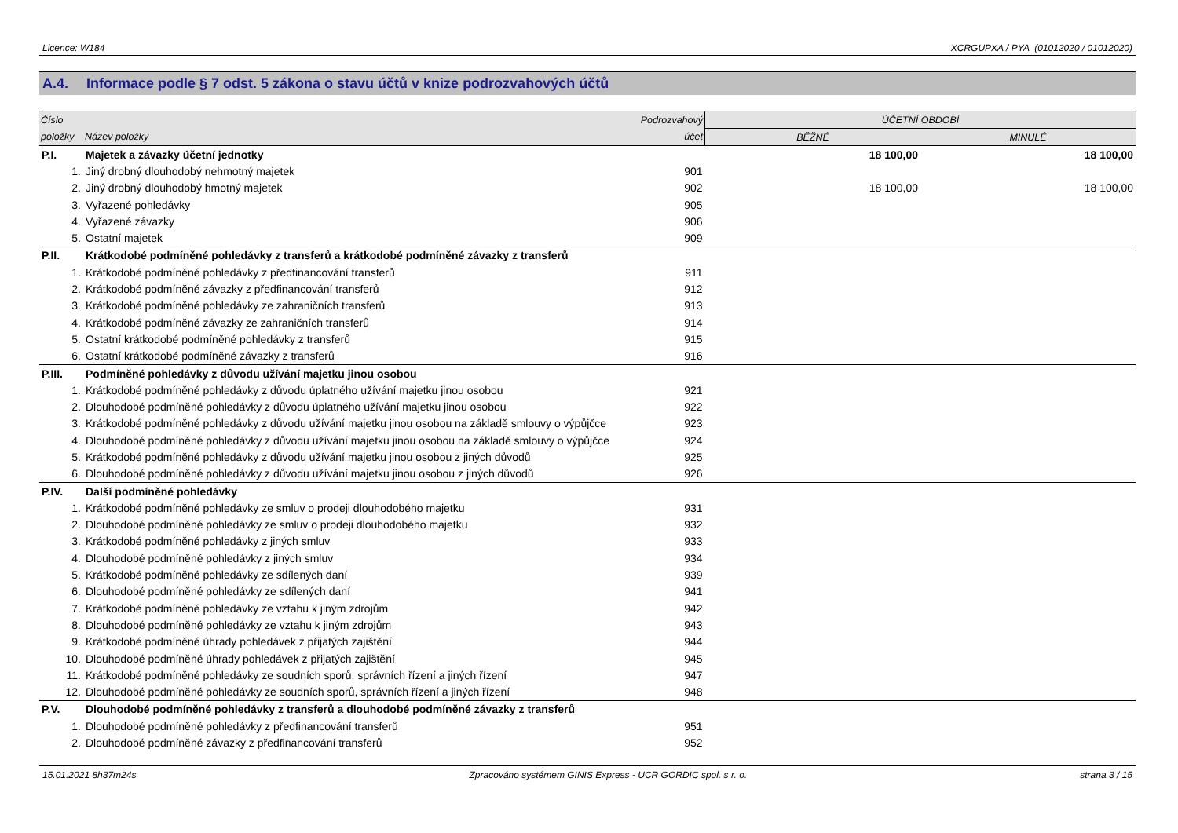Licence: W184 XCRGUPXA / PYA (01012020 / 01012020)
A.4. Informace podle § 7 odst. 5 zákona o stavu účtů v knize podrozvahových účtů
| Číslo | | Podrozvahový | ÚČETNÍ OBDOBÍ | |
| --- | --- | --- | --- | --- |
| položky | Název položky | účet | BĚŽNÉ | MINULÉ |
| P.I. | Majetek a závazky účetní jednotky | | 18 100,00 | 18 100,00 |
| 1. | Jiný drobný dlouhodobý nehmotný majetek | 901 | | |
| 2. | Jiný drobný dlouhodobý hmotný majetek | 902 | 18 100,00 | 18 100,00 |
| 3. | Vyřazené pohledávky | 905 | | |
| 4. | Vyřazené závazky | 906 | | |
| 5. | Ostatní majetek | 909 | | |
| P.II. | Krátkodobé podmíněné pohledávky z transferů a krátkodobé podmíněné závazky z transferů | | | |
| 1. | Krátkodobé podmíněné pohledávky z předfinancování transferů | 911 | | |
| 2. | Krátkodobé podmíněné závazky z předfinancování transferů | 912 | | |
| 3. | Krátkodobé podmíněné pohledávky ze zahraničních transferů | 913 | | |
| 4. | Krátkodobé podmíněné závazky ze zahraničních transferů | 914 | | |
| 5. | Ostatní krátkodobé podmíněné pohledávky z transferů | 915 | | |
| 6. | Ostatní krátkodobé podmíněné závazky z transferů | 916 | | |
| P.III. | Podmíněné pohledávky z důvodu užívání majetku jinou osobou | | | |
| 1. | Krátkodobé podmíněné pohledávky z důvodu úplatného užívání majetku jinou osobou | 921 | | |
| 2. | Dlouhodobé podmíněné pohledávky z důvodu úplatného užívání majetku jinou osobou | 922 | | |
| 3. | Krátkodobé podmíněné pohledávky z důvodu užívání majetku jinou osobou na základě smlouvy o výpůjčce | 923 | | |
| 4. | Dlouhodobé podmíněné pohledávky z důvodu užívání majetku jinou osobou na základě smlouvy o výpůjčce | 924 | | |
| 5. | Krátkodobé podmíněné pohledávky z důvodu užívání majetku jinou osobou z jiných důvodů | 925 | | |
| 6. | Dlouhodobé podmíněné pohledávky z důvodu užívání majetku jinou osobou z jiných důvodů | 926 | | |
| P.IV. | Další podmíněné pohledávky | | | |
| 1. | Krátkodobé podmíněné pohledávky ze smluv o prodeji dlouhodobého majetku | 931 | | |
| 2. | Dlouhodobé podmíněné pohledávky ze smluv o prodeji dlouhodobého majetku | 932 | | |
| 3. | Krátkodobé podmíněné pohledávky z jiných smluv | 933 | | |
| 4. | Dlouhodobé podmíněné pohledávky z jiných smluv | 934 | | |
| 5. | Krátkodobé podmíněné pohledávky ze sdílených daní | 939 | | |
| 6. | Dlouhodobé podmíněné pohledávky ze sdílených daní | 941 | | |
| 7. | Krátkodobé podmíněné pohledávky ze vztahu k jiným zdrojům | 942 | | |
| 8. | Dlouhodobé podmíněné pohledávky ze vztahu k jiným zdrojům | 943 | | |
| 9. | Krátkodobé podmíněné úhrady pohledávek z přijatých zajištění | 944 | | |
| 10. | Dlouhodobé podmíněné úhrady pohledávek z přijatých zajištění | 945 | | |
| 11. | Krátkodobé podmíněné pohledávky ze soudních sporů, správních řízení a jiných řízení | 947 | | |
| 12. | Dlouhodobé podmíněné pohledávky ze soudních sporů, správních řízení a jiných řízení | 948 | | |
| P.V. | Dlouhodobé podmíněné pohledávky z transferů a dlouhodobé podmíněné závazky z transferů | | | |
| 1. | Dlouhodobé podmíněné pohledávky z předfinancování transferů | 951 | | |
| 2. | Dlouhodobé podmíněné závazky z předfinancování transferů | 952 | | |
15.01.2021 8h37m24s Zpracováno systémem GINIS Express - UCR GORDIC spol. s r. o. strana 3 / 15